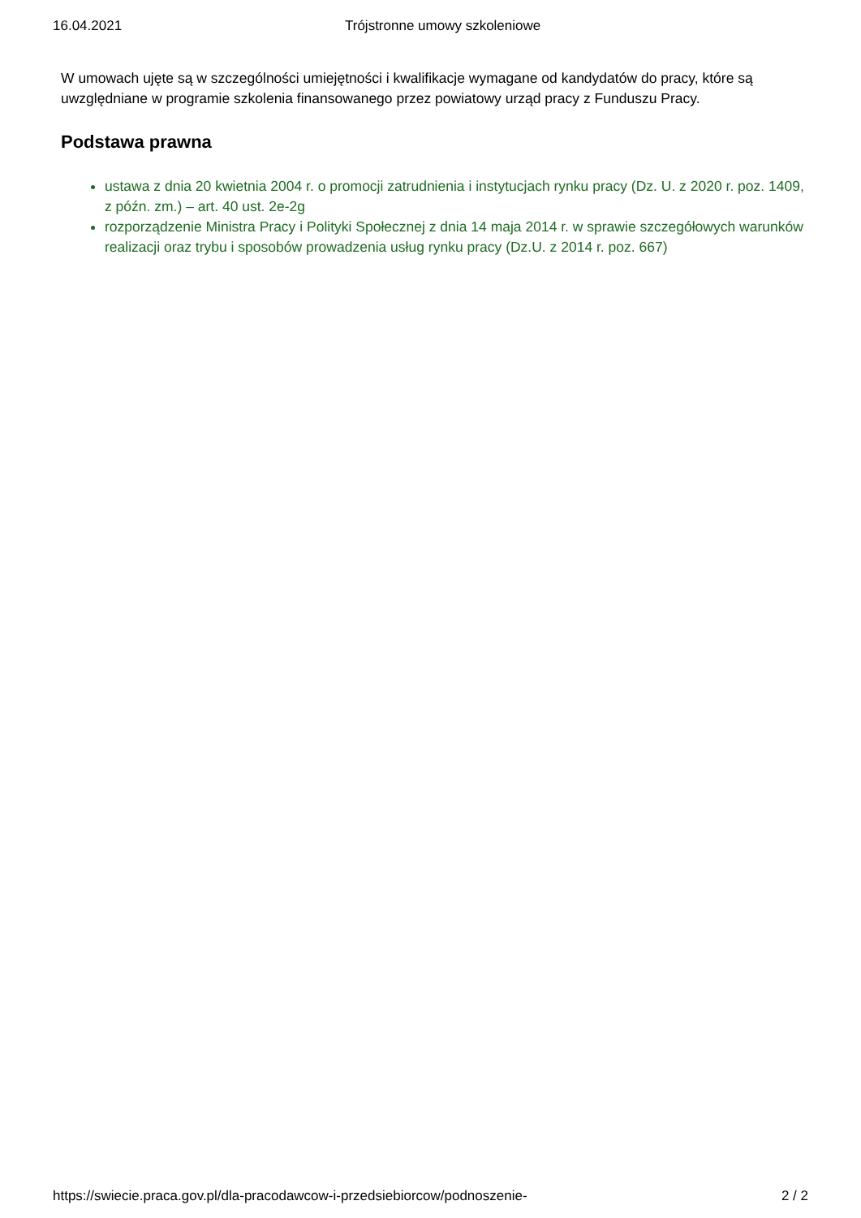16.04.2021 Trójstronne umowy szkoleniowe
W umowach ujęte są w szczególności umiejętności i kwalifikacje wymagane od kandydatów do pracy, które są uwzględniane w programie szkolenia finansowanego przez powiatowy urząd pracy z Funduszu Pracy.
Podstawa prawna
ustawa z dnia 20 kwietnia 2004 r. o promocji zatrudnienia i instytucjach rynku pracy (Dz. U. z 2020 r. poz. 1409, z późn. zm.) – art. 40 ust. 2e-2g
rozporządzenie Ministra Pracy i Polityki Społecznej z dnia 14 maja 2014 r. w sprawie szczegółowych warunków realizacji oraz trybu i sposobów prowadzenia usług rynku pracy (Dz.U. z 2014 r. poz. 667)
https://swiecie.praca.gov.pl/dla-pracodawcow-i-przedsiebiorcow/podnoszenie- 2 / 2